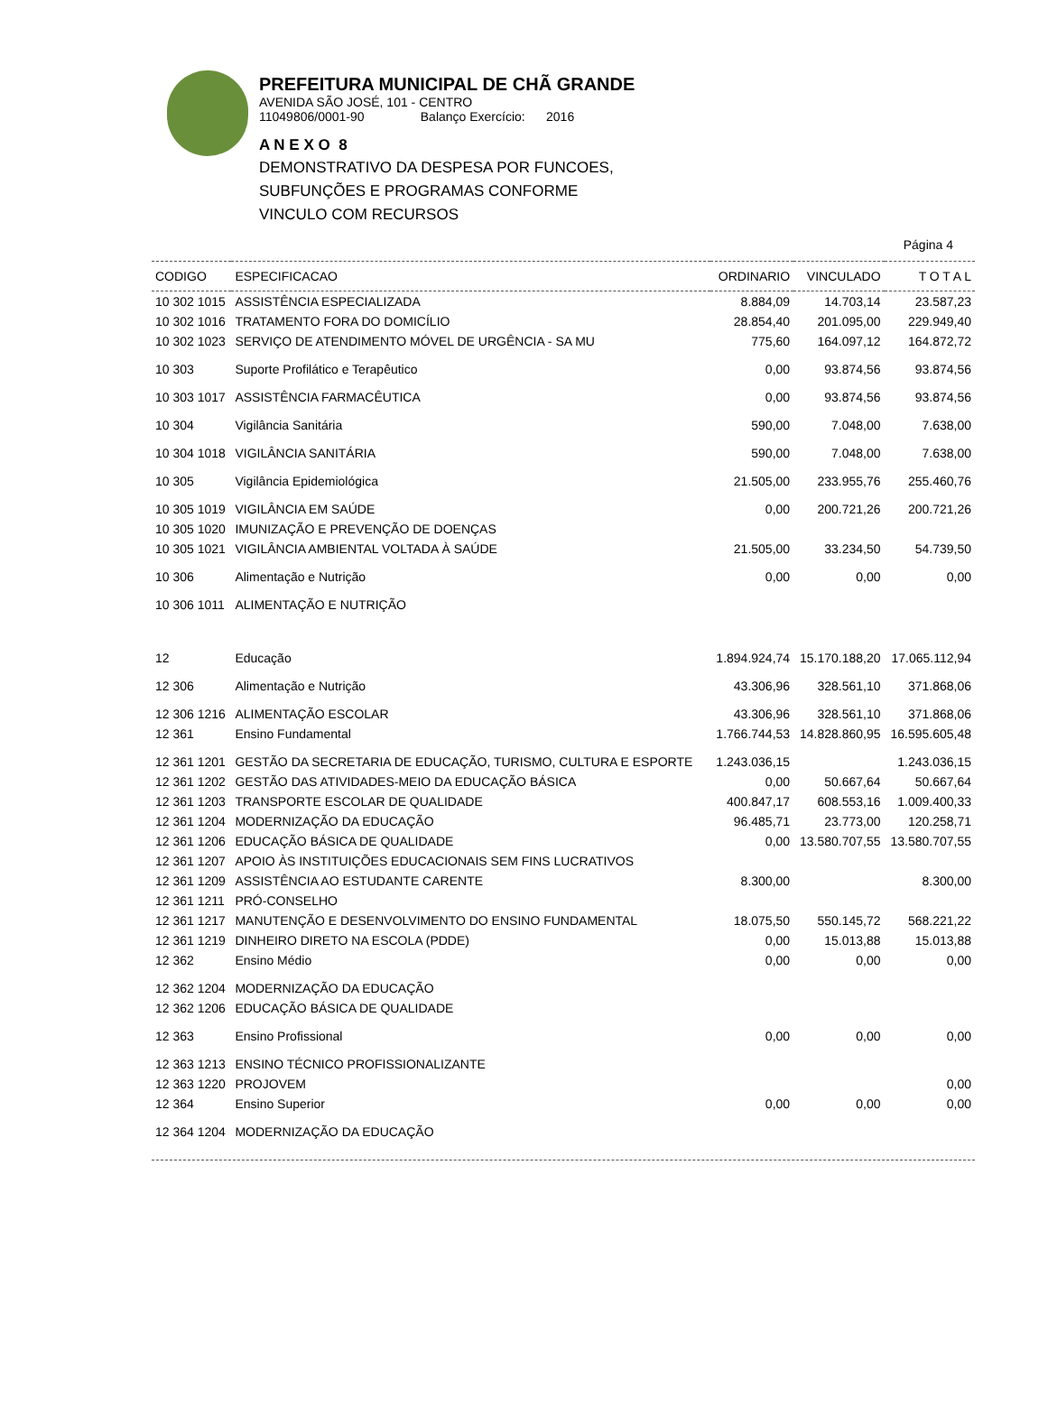PREFEITURA MUNICIPAL DE CHÃ GRANDE
AVENIDA SÃO JOSÉ, 101 - CENTRO
11049806/0001-90 Balanço Exercício: 2016
A N E X O 8
DEMONSTRATIVO DA DESPESA POR FUNCOES,
SUBFUNÇÕES E PROGRAMAS CONFORME
VINCULO COM RECURSOS
Página 4
| CODIGO | ESPECIFICACAO | ORDINARIO | VINCULADO | T O T A L |
| --- | --- | --- | --- | --- |
| 10 302 1015 | ASSISTÊNCIA ESPECIALIZADA | 8.884,09 | 14.703,14 | 23.587,23 |
| 10 302 1016 | TRATAMENTO FORA DO DOMICÍLIO | 28.854,40 | 201.095,00 | 229.949,40 |
| 10 302 1023 | SERVIÇO DE ATENDIMENTO MÓVEL DE URGÊNCIA - SA MU | 775,60 | 164.097,12 | 164.872,72 |
| 10 303 | Suporte Profilático e Terapêutico | 0,00 | 93.874,56 | 93.874,56 |
| 10 303 1017 | ASSISTÊNCIA FARMACÊUTICA | 0,00 | 93.874,56 | 93.874,56 |
| 10 304 | Vigilância Sanitária | 590,00 | 7.048,00 | 7.638,00 |
| 10 304 1018 | VIGILÂNCIA SANITÁRIA | 590,00 | 7.048,00 | 7.638,00 |
| 10 305 | Vigilância Epidemiológica | 21.505,00 | 233.955,76 | 255.460,76 |
| 10 305 1019 | VIGILÂNCIA EM SAÚDE | 0,00 | 200.721,26 | 200.721,26 |
| 10 305 1020 | IMUNIZAÇÃO E PREVENÇÃO DE DOENÇAS | | | |
| 10 305 1021 | VIGILÂNCIA AMBIENTAL VOLTADA À SAÚDE | 21.505,00 | 33.234,50 | 54.739,50 |
| 10 306 | Alimentação e Nutrição | 0,00 | 0,00 | 0,00 |
| 10 306 1011 | ALIMENTAÇÃO E NUTRIÇÃO | | | |
| 12 | Educação | 1.894.924,74 | 15.170.188,20 | 17.065.112,94 |
| 12 306 | Alimentação e Nutrição | 43.306,96 | 328.561,10 | 371.868,06 |
| 12 306 1216 | ALIMENTAÇÃO ESCOLAR | 43.306,96 | 328.561,10 | 371.868,06 |
| 12 361 | Ensino Fundamental | 1.766.744,53 | 14.828.860,95 | 16.595.605,48 |
| 12 361 1201 | GESTÃO DA SECRETARIA DE EDUCAÇÃO, TURISMO, CULTURA E ESPORTE | 1.243.036,15 | | 1.243.036,15 |
| 12 361 1202 | GESTÃO DAS ATIVIDADES-MEIO DA EDUCAÇÃO BÁSICA | 0,00 | 50.667,64 | 50.667,64 |
| 12 361 1203 | TRANSPORTE ESCOLAR DE QUALIDADE | 400.847,17 | 608.553,16 | 1.009.400,33 |
| 12 361 1204 | MODERNIZAÇÃO DA EDUCAÇÃO | 96.485,71 | 23.773,00 | 120.258,71 |
| 12 361 1206 | EDUCAÇÃO BÁSICA DE QUALIDADE | 0,00 | 13.580.707,55 | 13.580.707,55 |
| 12 361 1207 | APOIO ÀS INSTITUIÇÕES EDUCACIONAIS SEM FINS LUCRATIVOS | | | |
| 12 361 1209 | ASSISTÊNCIA AO ESTUDANTE CARENTE | 8.300,00 | | 8.300,00 |
| 12 361 1211 | PRÓ-CONSELHO | | | |
| 12 361 1217 | MANUTENÇÃO E DESENVOLVIMENTO DO ENSINO FUNDAMENTAL | 18.075,50 | 550.145,72 | 568.221,22 |
| 12 361 1219 | DINHEIRO DIRETO NA ESCOLA (PDDE) | 0,00 | 15.013,88 | 15.013,88 |
| 12 362 | Ensino Médio | 0,00 | 0,00 | 0,00 |
| 12 362 1204 | MODERNIZAÇÃO DA EDUCAÇÃO | | | |
| 12 362 1206 | EDUCAÇÃO BÁSICA DE QUALIDADE | | | |
| 12 363 | Ensino Profissional | 0,00 | 0,00 | 0,00 |
| 12 363 1213 | ENSINO TÉCNICO PROFISSIONALIZANTE | | | |
| 12 363 1220 | PROJOVEM | | | 0,00 |
| 12 364 | Ensino Superior | 0,00 | 0,00 | 0,00 |
| 12 364 1204 | MODERNIZAÇÃO DA EDUCAÇÃO | | | |